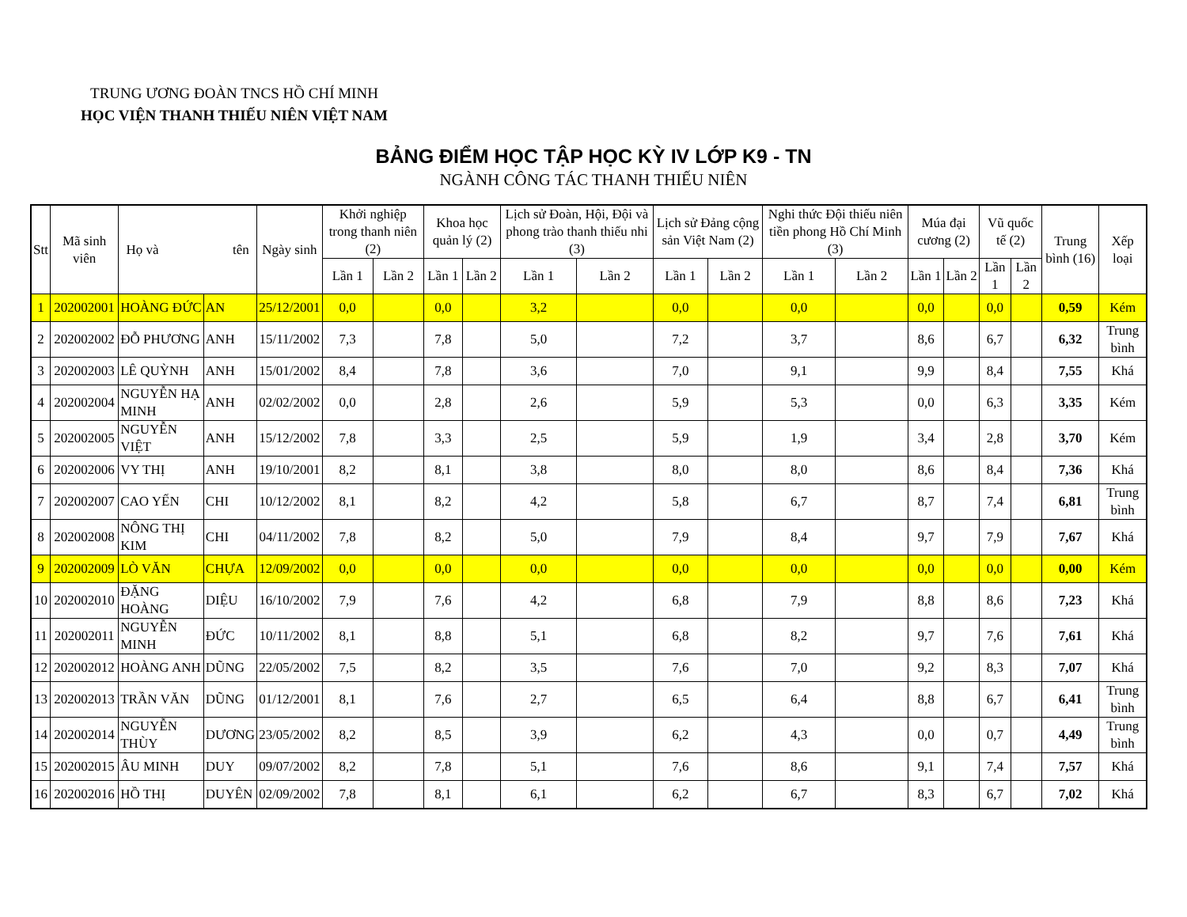TRUNG ƯƠNG ĐOÀN TNCS HỒ CHÍ MINH
HỌC VIỆN THANH THIẾU NIÊN VIỆT NAM
BẢNG ĐIỂM HỌC TẬP HỌC KỲ IV LỚP K9 - TN
NGÀNH CÔNG TÁC THANH THIẾU NIÊN
| Stt | Mã sinh viên | Họ và tên | | Ngày sinh | Khởi nghiệp trong thanh niên (2) | | Khoa học quản lý (2) | | Lịch sử Đoàn, Hội, Đội và phong trào thanh thiếu nhi (3) | | Lịch sử Đảng cộng sản Việt Nam (2) | | Nghi thức Đội thiếu niên tiền phong Hồ Chí Minh (3) | | Múa đại cương (2) | | Vũ quốc tế (2) | | Trung bình (16) | Xếp loại |
| --- | --- | --- | --- | --- | --- | --- | --- | --- | --- | --- | --- | --- | --- | --- | --- | --- | --- | --- | --- | --- |
| | | | | | Lần 1 | Lần 2 | Lần 1 | Lần 2 | Lần 1 | Lần 2 | Lần 1 | Lần 2 | Lần 1 | Lần 2 | Lần 1 | Lần 2 | Lần 1 | Lần 2 | | |
| 1 | 202002001 | HOÀNG ĐỨC | AN | 25/12/2001 | 0,0 | | 0,0 | | 3,2 | | 0,0 | | 0,0 | | 0,0 | | 0,0 | | 0,59 | Kém |
| 2 | 202002002 | ĐỖ PHƯƠNG | ANH | 15/11/2002 | 7,3 | | 7,8 | | 5,0 | | 7,2 | | 3,7 | | 8,6 | | 6,7 | | 6,32 | Trung bình |
| 3 | 202002003 | LÊ QUỲNH | ANH | 15/01/2002 | 8,4 | | 7,8 | | 3,6 | | 7,0 | | 9,1 | | 9,9 | | 8,4 | | 7,55 | Khá |
| 4 | 202002004 | NGUYỄN HẠ MINH | ANH | 02/02/2002 | 0,0 | | 2,8 | | 2,6 | | 5,9 | | 5,3 | | 0,0 | | 6,3 | | 3,35 | Kém |
| 5 | 202002005 | NGUYỄN VIỆT | ANH | 15/12/2002 | 7,8 | | 3,3 | | 2,5 | | 5,9 | | 1,9 | | 3,4 | | 2,8 | | 3,70 | Kém |
| 6 | 202002006 | VY THỊ | ANH | 19/10/2001 | 8,2 | | 8,1 | | 3,8 | | 8,0 | | 8,0 | | 8,6 | | 8,4 | | 7,36 | Khá |
| 7 | 202002007 | CAO YẾN | CHI | 10/12/2002 | 8,1 | | 8,2 | | 4,2 | | 5,8 | | 6,7 | | 8,7 | | 7,4 | | 6,81 | Trung bình |
| 8 | 202002008 | NÔNG THỊ KIM | CHI | 04/11/2002 | 7,8 | | 8,2 | | 5,0 | | 7,9 | | 8,4 | | 9,7 | | 7,9 | | 7,67 | Khá |
| 9 | 202002009 | LÒ VĂN | CHỰA | 12/09/2002 | 0,0 | | 0,0 | | 0,0 | | 0,0 | | 0,0 | | 0,0 | | 0,0 | | 0,00 | Kém |
| 10 | 202002010 | ĐẶNG HOÀNG | DIỆU | 16/10/2002 | 7,9 | | 7,6 | | 4,2 | | 6,8 | | 7,9 | | 8,8 | | 8,6 | | 7,23 | Khá |
| 11 | 202002011 | NGUYỄN MINH | ĐỨC | 10/11/2002 | 8,1 | | 8,8 | | 5,1 | | 6,8 | | 8,2 | | 9,7 | | 7,6 | | 7,61 | Khá |
| 12 | 202002012 | HOÀNG ANH | DŨNG | 22/05/2002 | 7,5 | | 8,2 | | 3,5 | | 7,6 | | 7,0 | | 9,2 | | 8,3 | | 7,07 | Khá |
| 13 | 202002013 | TRẦN VĂN | DŨNG | 01/12/2001 | 8,1 | | 7,6 | | 2,7 | | 6,5 | | 6,4 | | 8,8 | | 6,7 | | 6,41 | Trung bình |
| 14 | 202002014 | NGUYỄN THÙY | DƯƠNG | 23/05/2002 | 8,2 | | 8,5 | | 3,9 | | 6,2 | | 4,3 | | 0,0 | | 0,7 | | 4,49 | Trung bình |
| 15 | 202002015 | ÂU MINH | DUY | 09/07/2002 | 8,2 | | 7,8 | | 5,1 | | 7,6 | | 8,6 | | 9,1 | | 7,4 | | 7,57 | Khá |
| 16 | 202002016 | HỒ THỊ | DUYÊN | 02/09/2002 | 7,8 | | 8,1 | | 6,1 | | 6,2 | | 6,7 | | 8,3 | | 6,7 | | 7,02 | Khá |